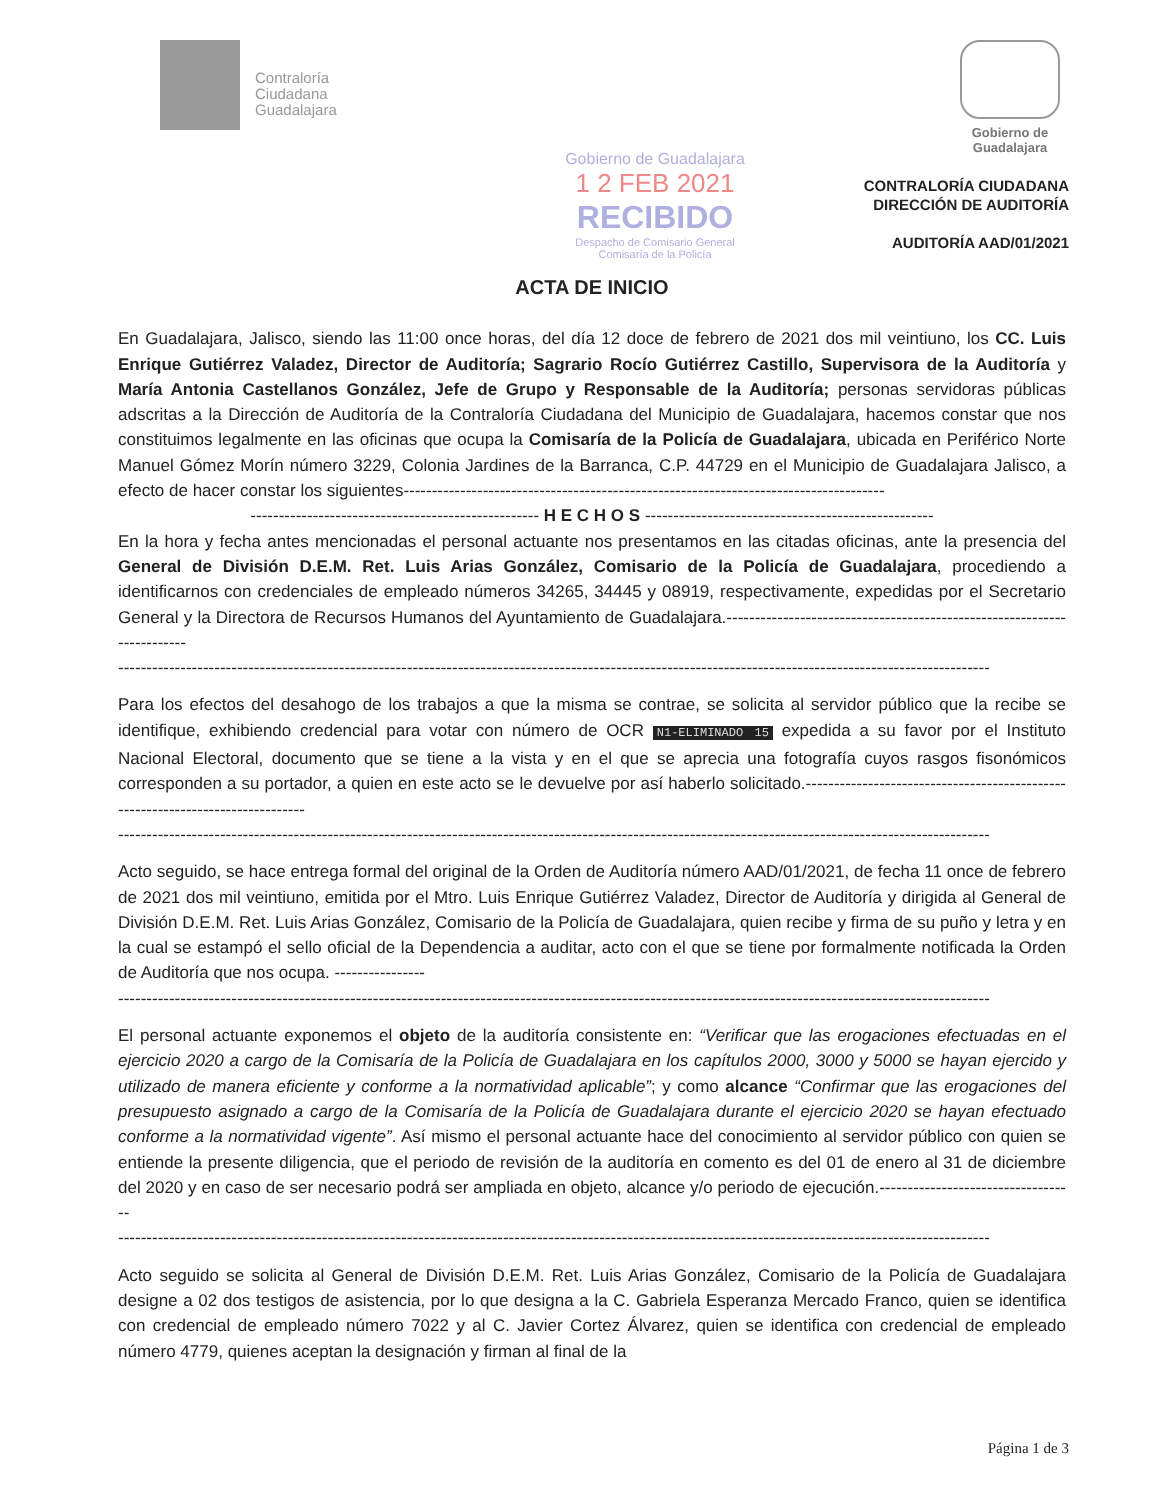Contraloría
Ciudadana
Guadalajara
Gobierno de
Guadalajara
Gobierno de Guadalajara
1 2 FEB 2021
RECIBIDO
Despacho de Comisario General
Comisaría de la Policía
CONTRALORÍA CIUDADANA
DIRECCIÓN DE AUDITORÍA
AUDITORÍA AAD/01/2021
ACTA DE INICIO
En Guadalajara, Jalisco, siendo las 11:00 once horas, del día 12 doce de febrero de 2021 dos mil veintiuno, los CC. Luis Enrique Gutiérrez Valadez, Director de Auditoría; Sagrario Rocío Gutiérrez Castillo, Supervisora de la Auditoría y María Antonia Castellanos González, Jefe de Grupo y Responsable de la Auditoría; personas servidoras públicas adscritas a la Dirección de Auditoría de la Contraloría Ciudadana del Municipio de Guadalajara, hacemos constar que nos constituimos legalmente en las oficinas que ocupa la Comisaría de la Policía de Guadalajara, ubicada en Periférico Norte Manuel Gómez Morín número 3229, Colonia Jardines de la Barranca, C.P. 44729 en el Municipio de Guadalajara Jalisco, a efecto de hacer constar los siguientes-------------------------------------------------------------------------------------
--------------------------------------------------- H E C H O S ---------------------------------------------------
En la hora y fecha antes mencionadas el personal actuante nos presentamos en las citadas oficinas, ante la presencia del General de División D.E.M. Ret. Luis Arias González, Comisario de la Policía de Guadalajara, procediendo a identificarnos con credenciales de empleado números 34265, 34445 y 08919, respectivamente, expedidas por el Secretario General y la Directora de Recursos Humanos del Ayuntamiento de Guadalajara.------------------------------------------------------------------------
----------------------------------------------------------------------------------------------------------------------------------------------------------
Para los efectos del desahogo de los trabajos a que la misma se contrae, se solicita al servidor público que la recibe se identifique, exhibiendo credencial para votar con número de OCR N1-ELIMINADO 15 expedida a su favor por el Instituto Nacional Electoral, documento que se tiene a la vista y en el que se aprecia una fotografía cuyos rasgos fisonómicos corresponden a su portador, a quien en este acto se le devuelve por así haberlo solicitado.-------------------------------------------------------------------------------
----------------------------------------------------------------------------------------------------------------------------------------------------------
Acto seguido, se hace entrega formal del original de la Orden de Auditoría número AAD/01/2021, de fecha 11 once de febrero de 2021 dos mil veintiuno, emitida por el Mtro. Luis Enrique Gutiérrez Valadez, Director de Auditoría y dirigida al General de División D.E.M. Ret. Luis Arias González, Comisario de la Policía de Guadalajara, quien recibe y firma de su puño y letra y en la cual se estampó el sello oficial de la Dependencia a auditar, acto con el que se tiene por formalmente notificada la Orden de Auditoría que nos ocupa. ----------------
----------------------------------------------------------------------------------------------------------------------------------------------------------
El personal actuante exponemos el objeto de la auditoría consistente en: “Verificar que las erogaciones efectuadas en el ejercicio 2020 a cargo de la Comisaría de la Policía de Guadalajara en los capítulos 2000, 3000 y 5000 se hayan ejercido y utilizado de manera eficiente y conforme a la normatividad aplicable”; y como alcance “Confirmar que las erogaciones del presupuesto asignado a cargo de la Comisaría de la Policía de Guadalajara durante el ejercicio 2020 se hayan efectuado conforme a la normatividad vigente”. Así mismo el personal actuante hace del conocimiento al servidor público con quien se entiende la presente diligencia, que el periodo de revisión de la auditoría en comento es del 01 de enero al 31 de diciembre del 2020 y en caso de ser necesario podrá ser ampliada en objeto, alcance y/o periodo de ejecución.-----------------------------------
----------------------------------------------------------------------------------------------------------------------------------------------------------
Acto seguido se solicita al General de División D.E.M. Ret. Luis Arias González, Comisario de la Policía de Guadalajara designe a 02 dos testigos de asistencia, por lo que designa a la C. Gabriela Esperanza Mercado Franco, quien se identifica con credencial de empleado número 7022 y al C. Javier Cortez Álvarez, quien se identifica con credencial de empleado número 4779, quienes aceptan la designación y firman al final de la
Página 1 de 3